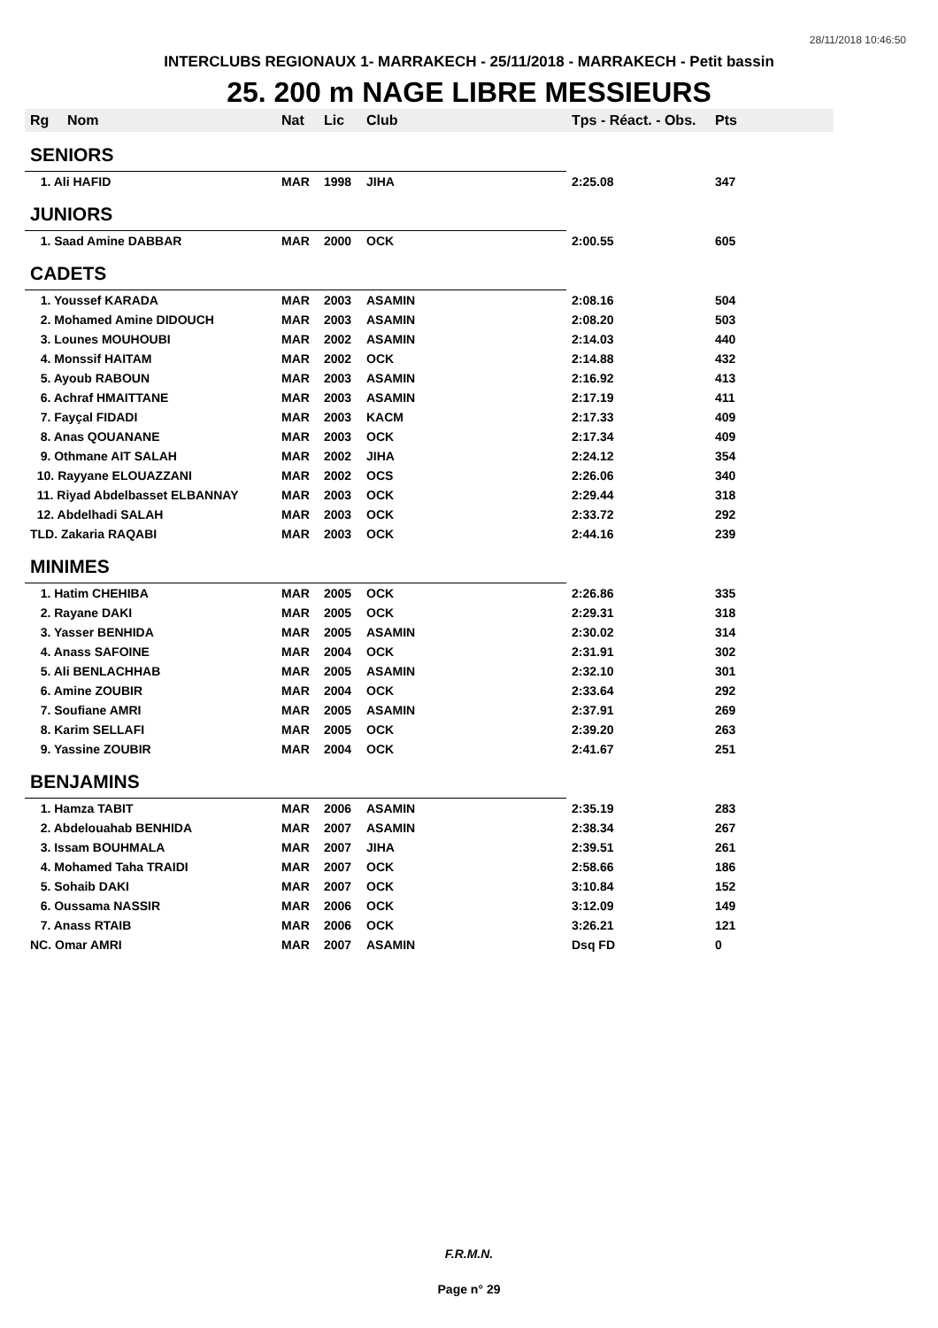28/11/2018 10:46:50
INTERCLUBS REGIONAUX 1- MARRAKECH - 25/11/2018 - MARRAKECH - Petit bassin
25. 200 m NAGE LIBRE MESSIEURS
| Rg | Nom | Nat | Lic | Club | Tps - Réact. - Obs. | Pts |
| --- | --- | --- | --- | --- | --- | --- |
| SENIORS | | | | | | |
| 1. Ali HAFID | | MAR | 1998 | JIHA | 2:25.08 | 347 |
| JUNIORS | | | | | | |
| 1. Saad Amine DABBAR | | MAR | 2000 | OCK | 2:00.55 | 605 |
| CADETS | | | | | | |
| 1. Youssef KARADA | | MAR | 2003 | ASAMIN | 2:08.16 | 504 |
| 2. Mohamed Amine DIDOUCH | | MAR | 2003 | ASAMIN | 2:08.20 | 503 |
| 3. Lounes MOUHOUBI | | MAR | 2002 | ASAMIN | 2:14.03 | 440 |
| 4. Monssif HAITAM | | MAR | 2002 | OCK | 2:14.88 | 432 |
| 5. Ayoub RABOUN | | MAR | 2003 | ASAMIN | 2:16.92 | 413 |
| 6. Achraf HMAITTANE | | MAR | 2003 | ASAMIN | 2:17.19 | 411 |
| 7. Fayçal FIDADI | | MAR | 2003 | KACM | 2:17.33 | 409 |
| 8. Anas QOUANANE | | MAR | 2003 | OCK | 2:17.34 | 409 |
| 9. Othmane AIT SALAH | | MAR | 2002 | JIHA | 2:24.12 | 354 |
| 10. Rayyane ELOUAZZANI | | MAR | 2002 | OCS | 2:26.06 | 340 |
| 11. Riyad Abdelbasset ELBANNAY | | MAR | 2003 | OCK | 2:29.44 | 318 |
| 12. Abdelhadi SALAH | | MAR | 2003 | OCK | 2:33.72 | 292 |
| TLD. Zakaria RAQABI | | MAR | 2003 | OCK | 2:44.16 | 239 |
| MINIMES | | | | | | |
| 1. Hatim CHEHIBA | | MAR | 2005 | OCK | 2:26.86 | 335 |
| 2. Rayane DAKI | | MAR | 2005 | OCK | 2:29.31 | 318 |
| 3. Yasser BENHIDA | | MAR | 2005 | ASAMIN | 2:30.02 | 314 |
| 4. Anass SAFOINE | | MAR | 2004 | OCK | 2:31.91 | 302 |
| 5. Ali BENLACHHAB | | MAR | 2005 | ASAMIN | 2:32.10 | 301 |
| 6. Amine ZOUBIR | | MAR | 2004 | OCK | 2:33.64 | 292 |
| 7. Soufiane AMRI | | MAR | 2005 | ASAMIN | 2:37.91 | 269 |
| 8. Karim SELLAFI | | MAR | 2005 | OCK | 2:39.20 | 263 |
| 9. Yassine ZOUBIR | | MAR | 2004 | OCK | 2:41.67 | 251 |
| BENJAMINS | | | | | | |
| 1. Hamza TABIT | | MAR | 2006 | ASAMIN | 2:35.19 | 283 |
| 2. Abdelouahab BENHIDA | | MAR | 2007 | ASAMIN | 2:38.34 | 267 |
| 3. Issam BOUHMALA | | MAR | 2007 | JIHA | 2:39.51 | 261 |
| 4. Mohamed Taha TRAIDI | | MAR | 2007 | OCK | 2:58.66 | 186 |
| 5. Sohaib DAKI | | MAR | 2007 | OCK | 3:10.84 | 152 |
| 6. Oussama NASSIR | | MAR | 2006 | OCK | 3:12.09 | 149 |
| 7. Anass RTAIB | | MAR | 2006 | OCK | 3:26.21 | 121 |
| NC. Omar AMRI | | MAR | 2007 | ASAMIN | Dsq FD | 0 |
F.R.M.N.
Page n° 29